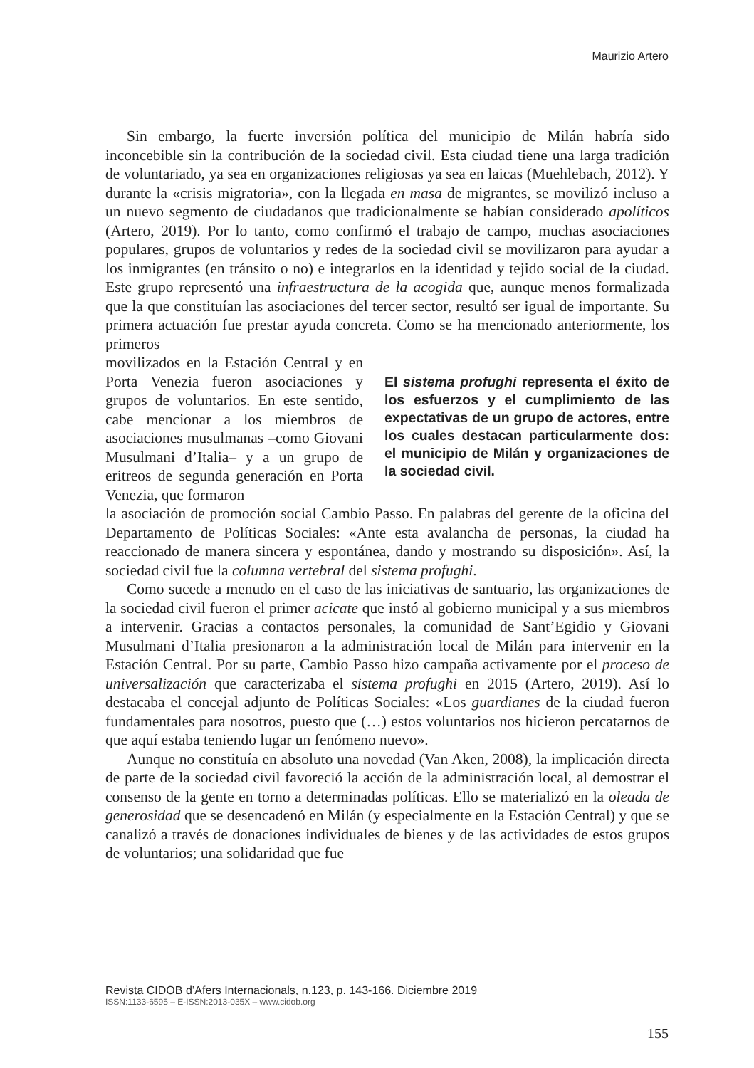Maurizio Artero
Sin embargo, la fuerte inversión política del municipio de Milán habría sido inconcebible sin la contribución de la sociedad civil. Esta ciudad tiene una larga tradición de voluntariado, ya sea en organizaciones religiosas ya sea en laicas (Muehlebach, 2012). Y durante la «crisis migratoria», con la llegada en masa de migrantes, se movilizó incluso a un nuevo segmento de ciudadanos que tradicionalmente se habían considerado apolíticos (Artero, 2019). Por lo tanto, como confirmó el trabajo de campo, muchas asociaciones populares, grupos de voluntarios y redes de la sociedad civil se movilizaron para ayudar a los inmigrantes (en tránsito o no) e integrarlos en la identidad y tejido social de la ciudad. Este grupo representó una infraestructura de la acogida que, aunque menos formalizada que la que constituían las asociaciones del tercer sector, resultó ser igual de importante. Su primera actuación fue prestar ayuda concreta. Como se ha mencionado anteriormente, los primeros
movilizados en la Estación Central y en Porta Venezia fueron asociaciones y grupos de voluntarios. En este sentido, cabe mencionar a los miembros de asociaciones musulmanas –como Giovani Musulmani d’Italia– y a un grupo de eritreos de segunda generación en Porta Venezia, que formaron
El sistema profughi representa el éxito de los esfuerzos y el cumplimiento de las expectativas de un grupo de actores, entre los cuales destacan particularmente dos: el municipio de Milán y organizaciones de la sociedad civil.
la asociación de promoción social Cambio Passo. En palabras del gerente de la oficina del Departamento de Políticas Sociales: «Ante esta avalancha de personas, la ciudad ha reaccionado de manera sincera y espontánea, dando y mostrando su disposición». Así, la sociedad civil fue la columna vertebral del sistema profughi.
Como sucede a menudo en el caso de las iniciativas de santuario, las organizaciones de la sociedad civil fueron el primer acicate que instó al gobierno municipal y a sus miembros a intervenir. Gracias a contactos personales, la comunidad de Sant’Egidio y Giovani Musulmani d’Italia presionaron a la administración local de Milán para intervenir en la Estación Central. Por su parte, Cambio Passo hizo campaña activamente por el proceso de universalización que caracterizaba el sistema profughi en 2015 (Artero, 2019). Así lo destacaba el concejal adjunto de Políticas Sociales: «Los guardianes de la ciudad fueron fundamentales para nosotros, puesto que (…) estos voluntarios nos hicieron percatarnos de que aquí estaba teniendo lugar un fenómeno nuevo».
Aunque no constituía en absoluto una novedad (Van Aken, 2008), la implicación directa de parte de la sociedad civil favoreció la acción de la administración local, al demostrar el consenso de la gente en torno a determinadas políticas. Ello se materializó en la oleada de generosidad que se desencadenó en Milán (y especialmente en la Estación Central) y que se canalizó a través de donaciones individuales de bienes y de las actividades de estos grupos de voluntarios; una solidaridad que fue
Revista CIDOB d’Afers Internacionals, n.123, p. 143-166. Diciembre 2019
ISSN:1133-6595 – E-ISSN:2013-035X – www.cidob.org
155